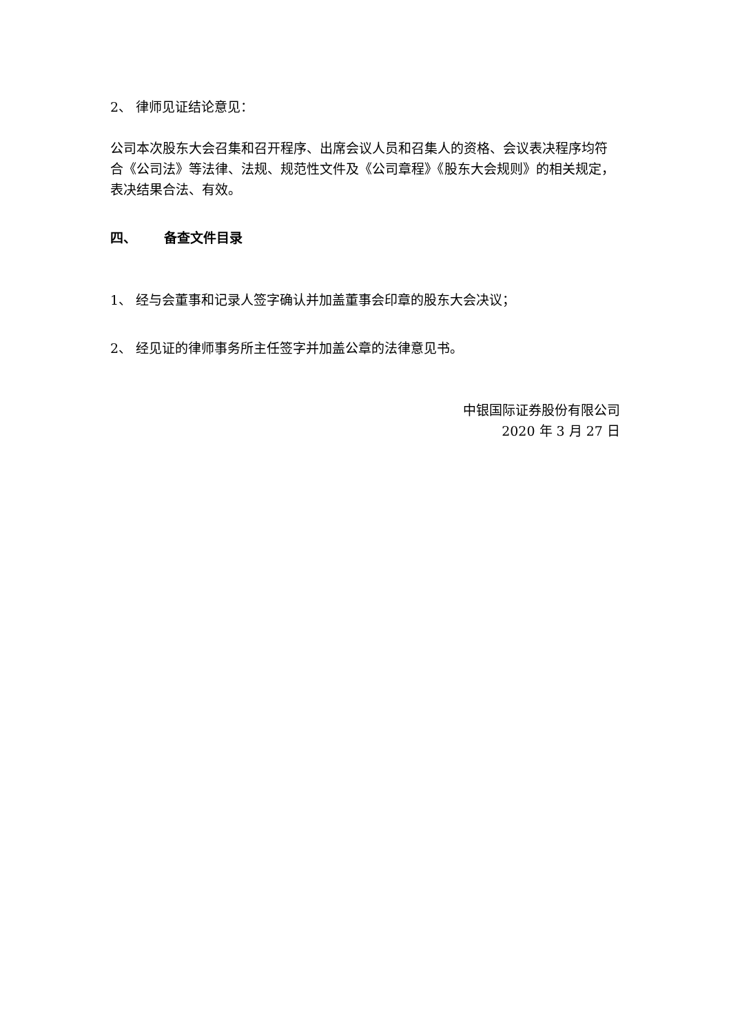2、 律师见证结论意见：
公司本次股东大会召集和召开程序、出席会议人员和召集人的资格、会议表决程序均符合《公司法》等法律、法规、规范性文件及《公司章程》《股东大会规则》的相关规定，表决结果合法、有效。
四、 备查文件目录
1、 经与会董事和记录人签字确认并加盖董事会印章的股东大会决议；
2、 经见证的律师事务所主任签字并加盖公章的法律意见书。
中银国际证券股份有限公司
2020 年 3 月 27 日